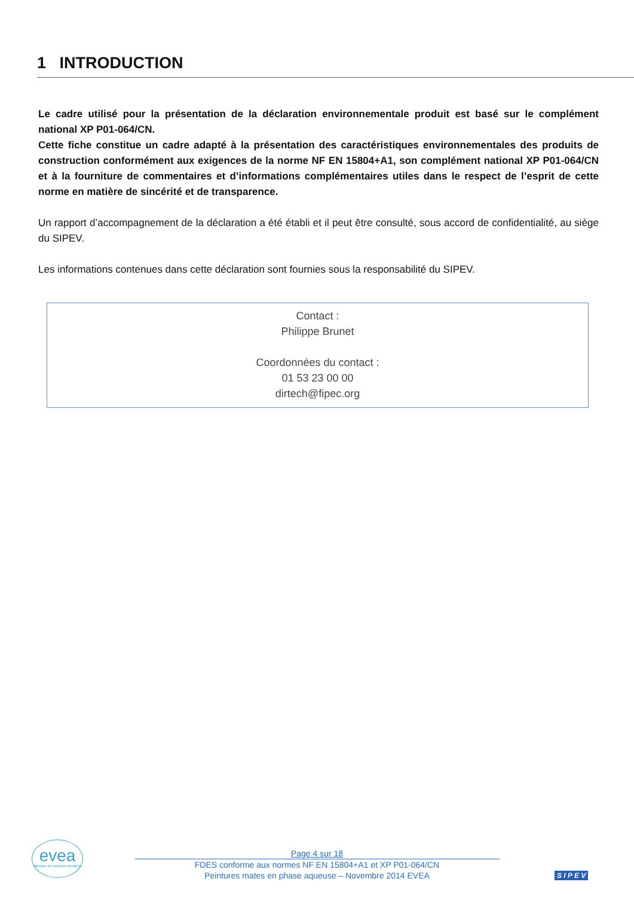1 INTRODUCTION
Le cadre utilisé pour la présentation de la déclaration environnementale produit est basé sur le complément national XP P01-064/CN.
Cette fiche constitue un cadre adapté à la présentation des caractéristiques environnementales des produits de construction conformément aux exigences de la norme NF EN 15804+A1, son complément national XP P01-064/CN et à la fourniture de commentaires et d’informations complémentaires utiles dans le respect de l’esprit de cette norme en matière de sincérité et de transparence.
Un rapport d’accompagnement de la déclaration a été établi et il peut être consulté, sous accord de confidentialité, au siège du SIPEV.
Les informations contenues dans cette déclaration sont fournies sous la responsabilité du SIPEV.
Contact :
Philippe Brunet
Coordonnées du contact :
01 53 23 00 00
dirtech@fipec.org
evea
fabrique de solutions durables
Page 4 sur 18
FDES conforme aux normes NF EN 15804+A1 et XP P01-064/CN
Peintures mates en phase aqueuse – Novembre 2014 EVEA
S I P E V